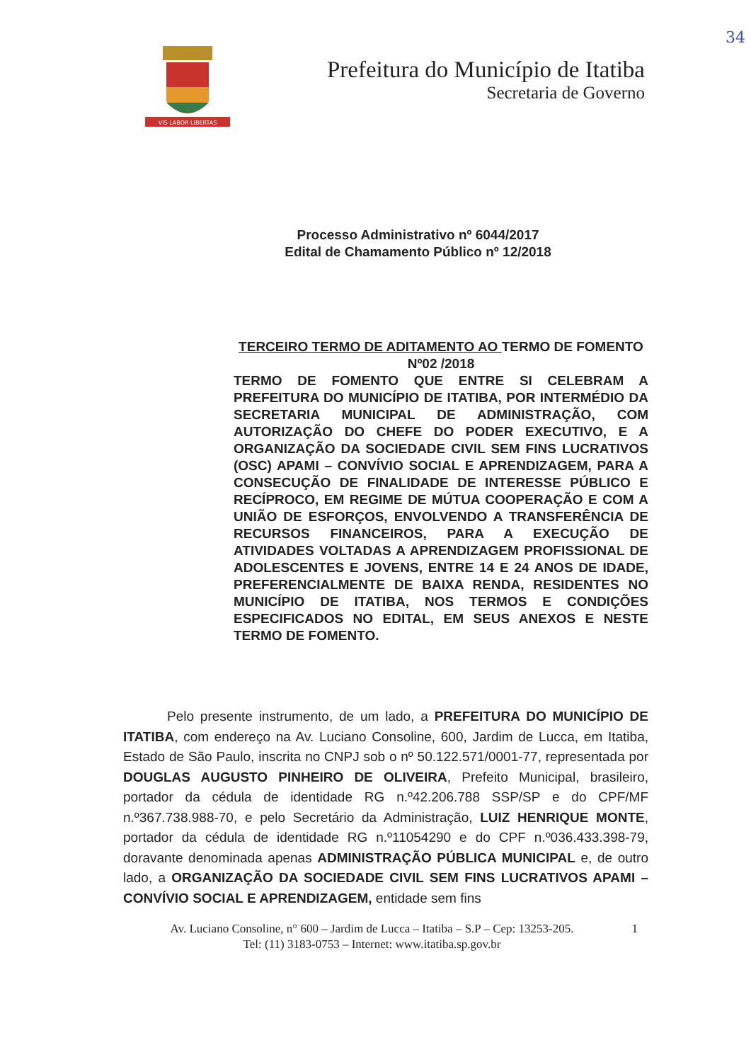34
VIS LABOR LIBERTAS
Prefeitura do Município de Itatiba
Secretaria de Governo
Processo Administrativo nº 6044/2017
Edital de Chamamento Público nº 12/2018
TERCEIRO TERMO DE ADITAMENTO AO TERMO DE FOMENTO Nº02 /2018
TERMO DE FOMENTO QUE ENTRE SI CELEBRAM A PREFEITURA DO MUNICÍPIO DE ITATIBA, POR INTERMÉDIO DA SECRETARIA MUNICIPAL DE ADMINISTRAÇÃO, COM AUTORIZAÇÃO DO CHEFE DO PODER EXECUTIVO, E A ORGANIZAÇÃO DA SOCIEDADE CIVIL SEM FINS LUCRATIVOS (OSC) APAMI – CONVÍVIO SOCIAL E APRENDIZAGEM, PARA A CONSECUÇÃO DE FINALIDADE DE INTERESSE PÚBLICO E RECÍPROCO, EM REGIME DE MÚTUA COOPERAÇÃO E COM A UNIÃO DE ESFORÇOS, ENVOLVENDO A TRANSFERÊNCIA DE RECURSOS FINANCEIROS, PARA A EXECUÇÃO DE ATIVIDADES VOLTADAS A APRENDIZAGEM PROFISSIONAL DE ADOLESCENTES E JOVENS, ENTRE 14 E 24 ANOS DE IDADE, PREFERENCIALMENTE DE BAIXA RENDA, RESIDENTES NO MUNICÍPIO DE ITATIBA, NOS TERMOS E CONDIÇÕES ESPECIFICADOS NO EDITAL, EM SEUS ANEXOS E NESTE TERMO DE FOMENTO.
Pelo presente instrumento, de um lado, a PREFEITURA DO MUNICÍPIO DE ITATIBA, com endereço na Av. Luciano Consoline, 600, Jardim de Lucca, em Itatiba, Estado de São Paulo, inscrita no CNPJ sob o nº 50.122.571/0001-77, representada por DOUGLAS AUGUSTO PINHEIRO DE OLIVEIRA, Prefeito Municipal, brasileiro, portador da cédula de identidade RG n.º42.206.788 SSP/SP e do CPF/MF n.º367.738.988-70, e pelo Secretário da Administração, LUIZ HENRIQUE MONTE, portador da cédula de identidade RG n.º11054290 e do CPF n.º036.433.398-79, doravante denominada apenas ADMINISTRAÇÃO PÚBLICA MUNICIPAL e, de outro lado, a ORGANIZAÇÃO DA SOCIEDADE CIVIL SEM FINS LUCRATIVOS APAMI – CONVÍVIO SOCIAL E APRENDIZAGEM, entidade sem fins
Av. Luciano Consoline, n° 600 – Jardim de Lucca – Itatiba – S.P – Cep: 13253-205.
Tel: (11) 3183-0753 – Internet: www.itatiba.sp.gov.br
1